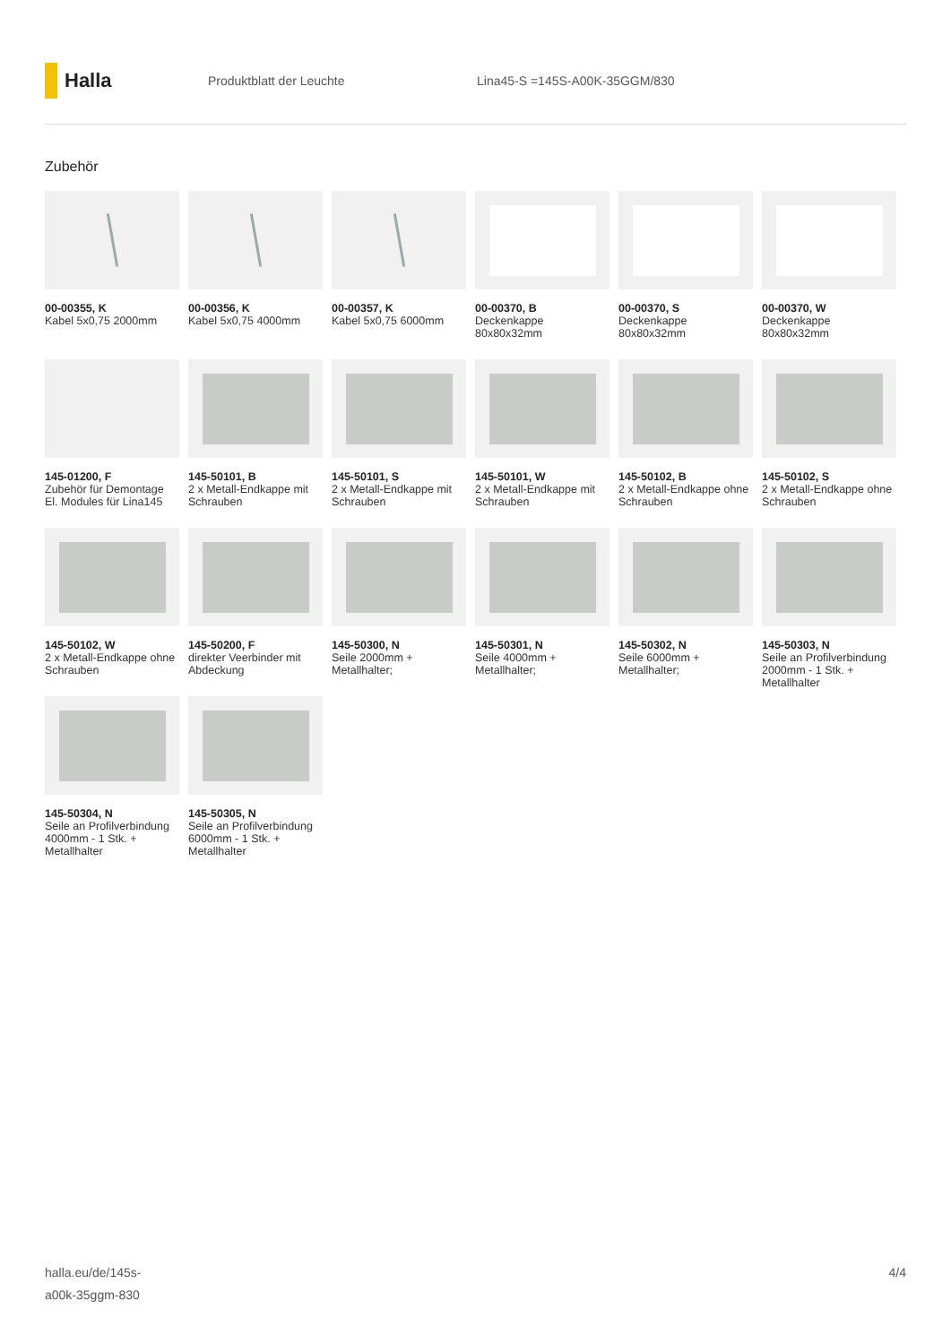Halla
Produktblatt der Leuchte Lina45-S =145S-A00K-35GGM/830
Zubehör
00-00355, K
Kabel 5x0,75 2000mm
00-00356, K
Kabel 5x0,75 4000mm
00-00357, K
Kabel 5x0,75 6000mm
00-00370, B
Deckenkappe 80x80x32mm
00-00370, S
Deckenkappe 80x80x32mm
00-00370, W
Deckenkappe 80x80x32mm
145-01200, F
Zubehör für Demontage El. Modules für Lina145
145-50101, B
2 x Metall-Endkappe mit Schrauben
145-50101, S
2 x Metall-Endkappe mit Schrauben
145-50101, W
2 x Metall-Endkappe mit Schrauben
145-50102, B
2 x Metall-Endkappe ohne Schrauben
145-50102, S
2 x Metall-Endkappe ohne Schrauben
145-50102, W
2 x Metall-Endkappe ohne Schrauben
145-50200, F
direkter Veerbinder mit Abdeckung
145-50300, N
Seile 2000mm + Metallhalter;
145-50301, N
Seile 4000mm + Metallhalter;
145-50302, N
Seile 6000mm + Metallhalter;
145-50303, N
Seile an Profilverbindung 2000mm - 1 Stk. + Metallhalter
145-50304, N
Seile an Profilverbindung 4000mm - 1 Stk. + Metallhalter
145-50305, N
Seile an Profilverbindung 6000mm - 1 Stk. + Metallhalter
halla.eu/de/145s-
a00k-35ggm-830
4/4